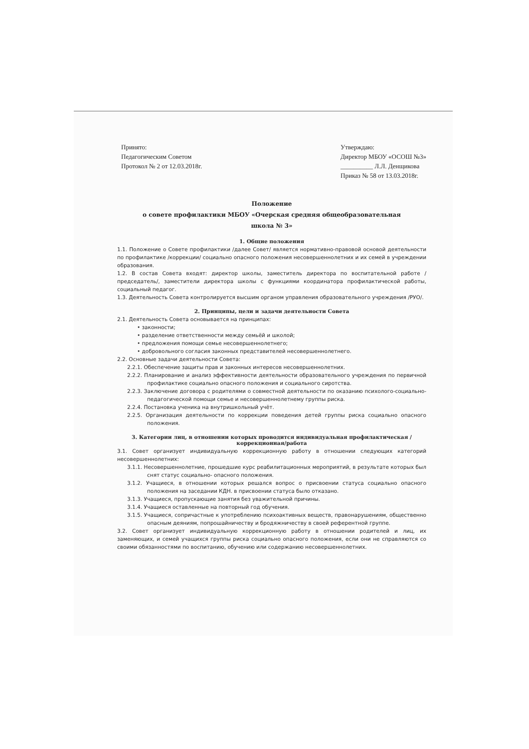Принято:
Педагогическим Советом
Протокол № 2 от 12.03.2018г.
Утверждаю:
Директор МБОУ «ОСОШ №3»
__________ Л.Л. Денщикова
Приказ № 58 от 13.03.2018г.
Положение
о совете профилактики МБОУ «Очерская средняя общеобразовательная
школа № 3»
1. Общие положения
1.1. Положение о Совете профилактики /далее Совет/ является нормативно-правовой основой деятельности по профилактике /коррекции/ социально опасного положения несовершеннолетних и их семей в учреждении образования.
1.2. В состав Совета входят: директор школы, заместитель директора по воспитательной работе /председатель/, заместители директора школы с функциями координатора профилактической работы, социальный педагог.
1.3. Деятельность Совета контролируется высшим органом управления образовательного учреждения /РУО/.
2. Принципы, цели и задачи деятельности Совета
2.1. Деятельность Совета основывается на принципах:
• законности;
• разделение ответственности между семьёй и школой;
• предложения помощи семье несовершеннолетнего;
• добровольного согласия законных представителей несовершеннолетнего.
2.2. Основные задачи деятельности Совета:
2.2.1. Обеспечение защиты прав и законных интересов несовершеннолетних.
2.2.2. Планирование и анализ эффективности деятельности образовательного учреждения по первичной профилактике социально опасного положения и социального сиротства.
2.2.3. Заключение договора с родителями о совместной деятельности по оказанию психолого-социально-педагогической помощи семье и несовершеннолетнему группы риска.
2.2.4. Постановка ученика на внутришкольный учёт.
2.2.5. Организация деятельности по коррекции поведения детей группы риска социально опасного положения.
3. Категории лиц, в отношении которых проводится индивидуальная профилактическая /коррекционная/работа
3.1. Совет организует индивидуальную коррекционную работу в отношении следующих категорий несовершеннолетних:
3.1.1. Несовершеннолетние, прошедшие курс реабилитационных мероприятий, в результате которых был снят статус социально- опасного положения.
3.1.2. Учащиеся, в отношении которых решался вопрос о присвоении статуса социально опасного положения на заседании КДН. в присвоении статуса было отказано.
3.1.3. Учащиеся, пропускающие занятия без уважительной причины.
3.1.4. Учащиеся оставленные на повторный год обучения.
3.1.5. Учащиеся, сопричастные к употреблению психоактивных веществ, правонарушениям, общественно опасным деяниям, попрошайничеству и бродяжничеству в своей референтной группе.
3.2. Совет организует индивидуальную коррекционную работу в отношении родителей и лиц, их заменяющих, и семей учащихся группы риска социально опасного положения, если они не справляются со своими обязанностями по воспитанию, обучению или содержанию несовершеннолетних.